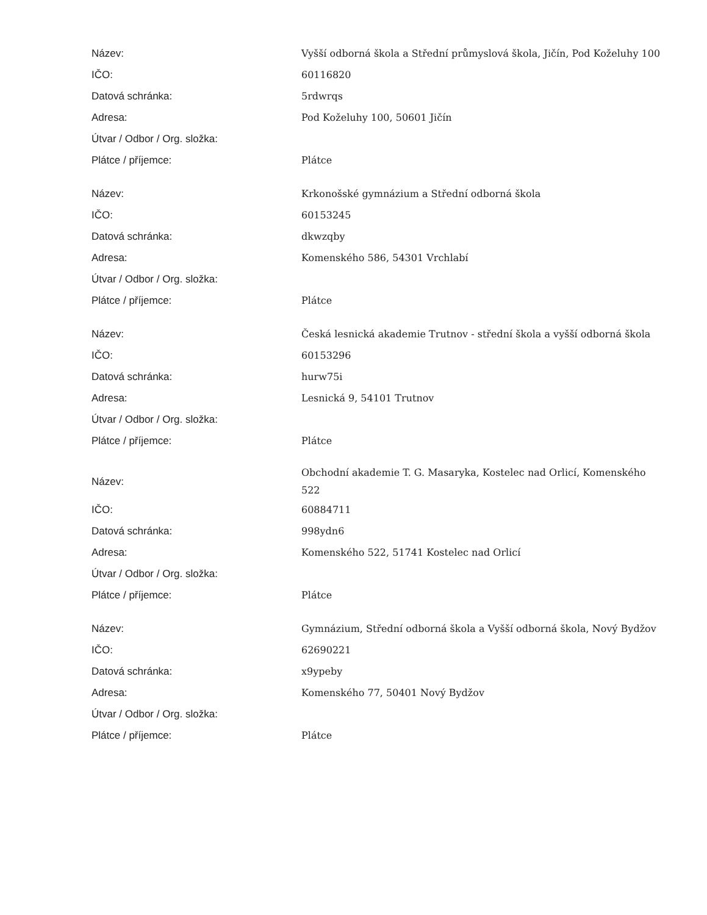| Název: | Vyšší odborná škola a Střední průmyslová škola, Jičín, Pod Koželuhy 100 |
| IČO: | 60116820 |
| Datová schránka: | 5rdwrqs |
| Adresa: | Pod Koželuhy 100, 50601 Jičín |
| Útvar / Odbor / Org. složka: | |
| Plátce / příjemce: | Plátce |
| Název: | Krkonošské gymnázium a Střední odborná škola |
| IČO: | 60153245 |
| Datová schránka: | dkwzqby |
| Adresa: | Komenského 586, 54301 Vrchlabí |
| Útvar / Odbor / Org. složka: | |
| Plátce / příjemce: | Plátce |
| Název: | Česká lesnická akademie Trutnov - střední škola a vyšší odborná škola |
| IČO: | 60153296 |
| Datová schránka: | hurw75i |
| Adresa: | Lesnická 9, 54101 Trutnov |
| Útvar / Odbor / Org. složka: | |
| Plátce / příjemce: | Plátce |
| Název: | Obchodní akademie T. G. Masaryka, Kostelec nad Orlicí, Komenského 522 |
| IČO: | 60884711 |
| Datová schránka: | 998ydn6 |
| Adresa: | Komenského 522, 51741 Kostelec nad Orlicí |
| Útvar / Odbor / Org. složka: | |
| Plátce / příjemce: | Plátce |
| Název: | Gymnázium, Střední odborná škola a Vyšší odborná škola, Nový Bydžov |
| IČO: | 62690221 |
| Datová schránka: | x9ypeby |
| Adresa: | Komenského 77, 50401 Nový Bydžov |
| Útvar / Odbor / Org. složka: | |
| Plátce / příjemce: | Plátce |